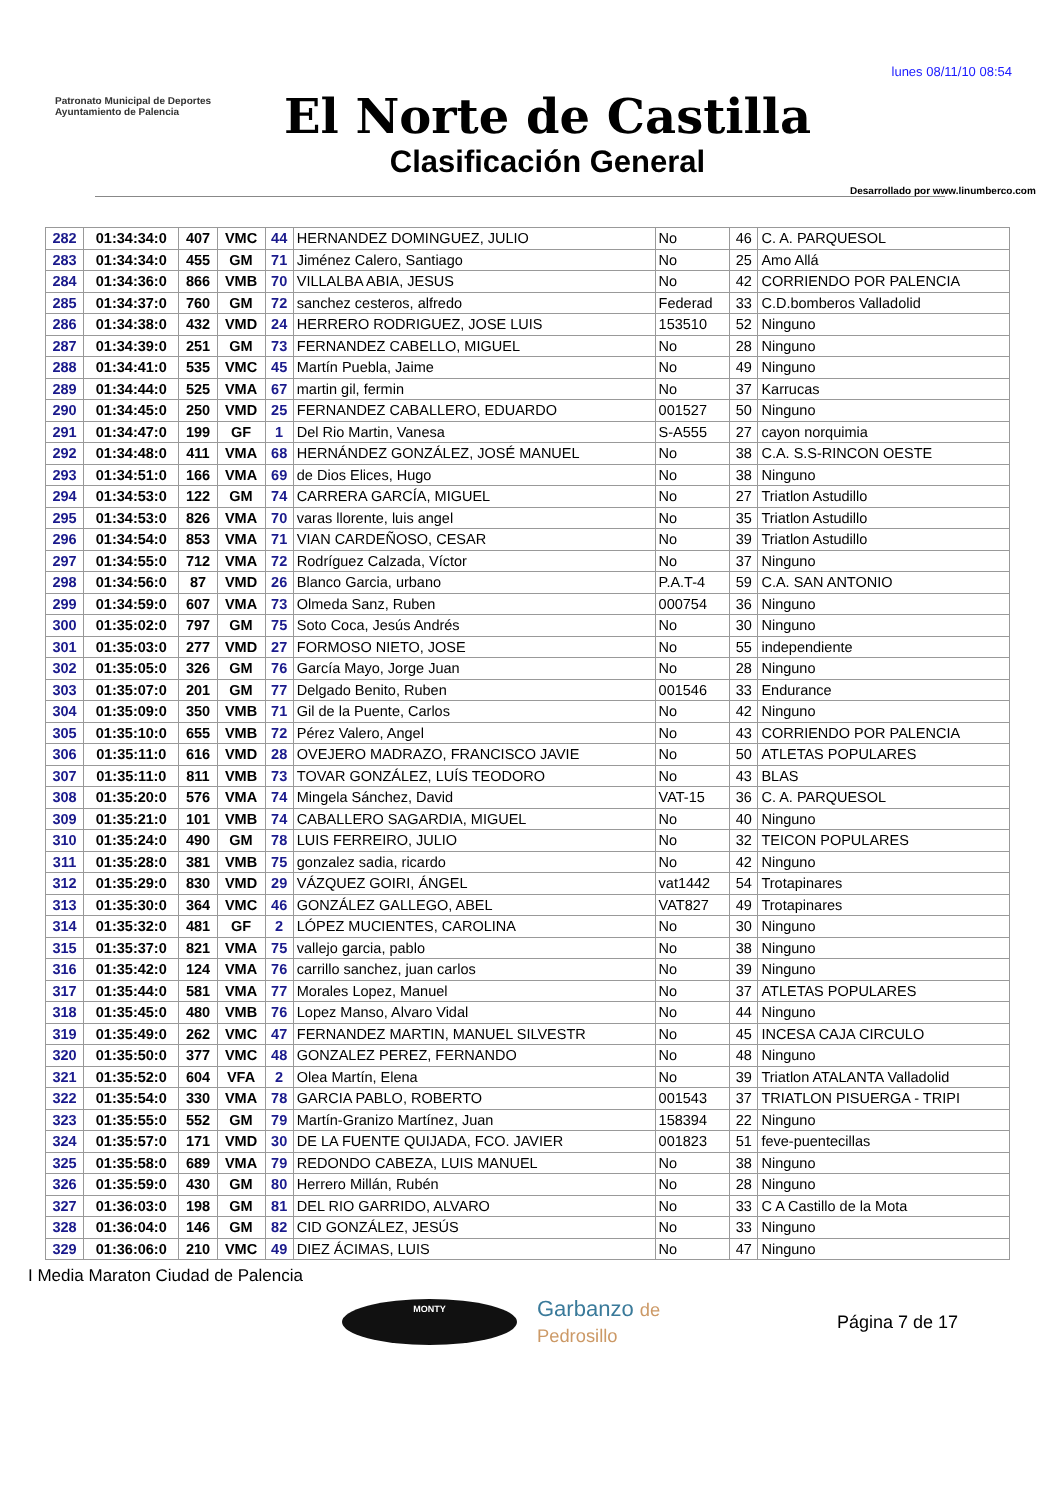lunes 08/11/10 08:54
Patronato Municipal de Deportes
Ayuntamiento de Palencia
El Norte de Castilla
Clasificación General
Desarrollado por www.linumberco.com
| 282 | 01:34:34:0 | 407 | VMC | 44 | HERNANDEZ DOMINGUEZ, JULIO | No | 46 | C. A. PARQUESOL |
| 283 | 01:34:34:0 | 455 | GM | 71 | Jiménez Calero, Santiago | No | 25 | Amo Allá |
| 284 | 01:34:36:0 | 866 | VMB | 70 | VILLALBA ABIA, JESUS | No | 42 | CORRIENDO POR PALENCIA |
| 285 | 01:34:37:0 | 760 | GM | 72 | sanchez cesteros, alfredo | Federad | 33 | C.D.bomberos Valladolid |
| 286 | 01:34:38:0 | 432 | VMD | 24 | HERRERO RODRIGUEZ, JOSE LUIS | 153510 | 52 | Ninguno |
| 287 | 01:34:39:0 | 251 | GM | 73 | FERNANDEZ CABELLO, MIGUEL | No | 28 | Ninguno |
| 288 | 01:34:41:0 | 535 | VMC | 45 | Martín Puebla, Jaime | No | 49 | Ninguno |
| 289 | 01:34:44:0 | 525 | VMA | 67 | martin gil, fermin | No | 37 | Karrucas |
| 290 | 01:34:45:0 | 250 | VMD | 25 | FERNANDEZ CABALLERO, EDUARDO | 001527 | 50 | Ninguno |
| 291 | 01:34:47:0 | 199 | GF | 1 | Del Rio Martin, Vanesa | S-A555 | 27 | cayon norquimia |
| 292 | 01:34:48:0 | 411 | VMA | 68 | HERNÁNDEZ GONZÁLEZ, JOSÉ MANUEL | No | 38 | C.A. S.S-RINCON OESTE |
| 293 | 01:34:51:0 | 166 | VMA | 69 | de Dios Elices, Hugo | No | 38 | Ninguno |
| 294 | 01:34:53:0 | 122 | GM | 74 | CARRERA GARCÍA, MIGUEL | No | 27 | Triatlon Astudillo |
| 295 | 01:34:53:0 | 826 | VMA | 70 | varas llorente, luis angel | No | 35 | Triatlon Astudillo |
| 296 | 01:34:54:0 | 853 | VMA | 71 | VIAN CARDEÑOSO, CESAR | No | 39 | Triatlon Astudillo |
| 297 | 01:34:55:0 | 712 | VMA | 72 | Rodríguez Calzada, Víctor | No | 37 | Ninguno |
| 298 | 01:34:56:0 | 87 | VMD | 26 | Blanco Garcia, urbano | P.A.T-4 | 59 | C.A. SAN ANTONIO |
| 299 | 01:34:59:0 | 607 | VMA | 73 | Olmeda Sanz, Ruben | 000754 | 36 | Ninguno |
| 300 | 01:35:02:0 | 797 | GM | 75 | Soto Coca, Jesús Andrés | No | 30 | Ninguno |
| 301 | 01:35:03:0 | 277 | VMD | 27 | FORMOSO NIETO, JOSE | No | 55 | independiente |
| 302 | 01:35:05:0 | 326 | GM | 76 | García Mayo, Jorge Juan | No | 28 | Ninguno |
| 303 | 01:35:07:0 | 201 | GM | 77 | Delgado Benito, Ruben | 001546 | 33 | Endurance |
| 304 | 01:35:09:0 | 350 | VMB | 71 | Gil de la Puente, Carlos | No | 42 | Ninguno |
| 305 | 01:35:10:0 | 655 | VMB | 72 | Pérez Valero, Angel | No | 43 | CORRIENDO POR PALENCIA |
| 306 | 01:35:11:0 | 616 | VMD | 28 | OVEJERO MADRAZO, FRANCISCO JAVIE | No | 50 | ATLETAS POPULARES |
| 307 | 01:35:11:0 | 811 | VMB | 73 | TOVAR GONZÁLEZ, LUÍS TEODORO | No | 43 | BLAS |
| 308 | 01:35:20:0 | 576 | VMA | 74 | Mingela Sánchez, David | VAT-15 | 36 | C. A. PARQUESOL |
| 309 | 01:35:21:0 | 101 | VMB | 74 | CABALLERO SAGARDIA, MIGUEL | No | 40 | Ninguno |
| 310 | 01:35:24:0 | 490 | GM | 78 | LUIS FERREIRO, JULIO | No | 32 | TEICON POPULARES |
| 311 | 01:35:28:0 | 381 | VMB | 75 | gonzalez sadia, ricardo | No | 42 | Ninguno |
| 312 | 01:35:29:0 | 830 | VMD | 29 | VÁZQUEZ GOIRI, ÁNGEL | vat1442 | 54 | Trotapinares |
| 313 | 01:35:30:0 | 364 | VMC | 46 | GONZÁLEZ GALLEGO, ABEL | VAT827 | 49 | Trotapinares |
| 314 | 01:35:32:0 | 481 | GF | 2 | LÓPEZ MUCIENTES, CAROLINA | No | 30 | Ninguno |
| 315 | 01:35:37:0 | 821 | VMA | 75 | vallejo garcia, pablo | No | 38 | Ninguno |
| 316 | 01:35:42:0 | 124 | VMA | 76 | carrillo sanchez, juan carlos | No | 39 | Ninguno |
| 317 | 01:35:44:0 | 581 | VMA | 77 | Morales Lopez, Manuel | No | 37 | ATLETAS POPULARES |
| 318 | 01:35:45:0 | 480 | VMB | 76 | Lopez Manso, Alvaro Vidal | No | 44 | Ninguno |
| 319 | 01:35:49:0 | 262 | VMC | 47 | FERNANDEZ MARTIN, MANUEL SILVESTR | No | 45 | INCESA CAJA CIRCULO |
| 320 | 01:35:50:0 | 377 | VMC | 48 | GONZALEZ PEREZ, FERNANDO | No | 48 | Ninguno |
| 321 | 01:35:52:0 | 604 | VFA | 2 | Olea Martín, Elena | No | 39 | Triatlon ATALANTA Valladolid |
| 322 | 01:35:54:0 | 330 | VMA | 78 | GARCIA PABLO, ROBERTO | 001543 | 37 | TRIATLON PISUERGA - TRIPI |
| 323 | 01:35:55:0 | 552 | GM | 79 | Martín-Granizo Martínez, Juan | 158394 | 22 | Ninguno |
| 324 | 01:35:57:0 | 171 | VMD | 30 | DE LA FUENTE QUIJADA, FCO. JAVIER | 001823 | 51 | feve-puentecillas |
| 325 | 01:35:58:0 | 689 | VMA | 79 | REDONDO CABEZA, LUIS MANUEL | No | 38 | Ninguno |
| 326 | 01:35:59:0 | 430 | GM | 80 | Herrero Millán, Rubén | No | 28 | Ninguno |
| 327 | 01:36:03:0 | 198 | GM | 81 | DEL RIO GARRIDO, ALVARO | No | 33 | C A Castillo de la Mota |
| 328 | 01:36:04:0 | 146 | GM | 82 | CID GONZÁLEZ, JESÚS | No | 33 | Ninguno |
| 329 | 01:36:06:0 | 210 | VMC | 49 | DIEZ ÁCIMAS, LUIS | No | 47 | Ninguno |
I Media Maraton Ciudad de Palencia
MONTY Garbanzo de Pedrosillo Página 7 de 17